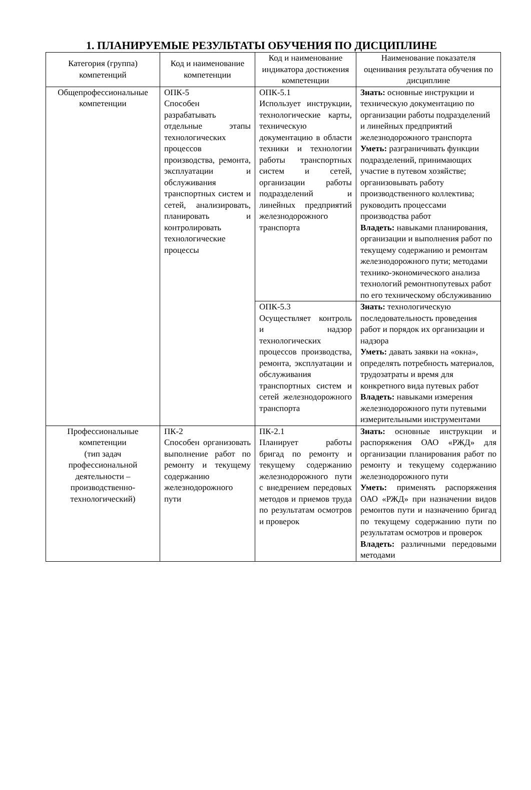1. ПЛАНИРУЕМЫЕ РЕЗУЛЬТАТЫ ОБУЧЕНИЯ ПО ДИСЦИПЛИНЕ
| Категория (группа) компетенций | Код и наименование компетенции | Код и наименование индикатора достижения компетенции | Наименование показателя оценивания результата обучения по дисциплине |
| --- | --- | --- | --- |
| Общепрофессиональные компетенции | ОПК-5 Способен разрабатывать отдельные этапы технологических процессов производства, ремонта, эксплуатации и обслуживания транспортных систем и сетей, анализировать, планировать и контролировать технологические процессы | ОПК-5.1 Использует инструкции, технологические карты, техническую документацию в области техники и технологии работы транспортных систем и сетей, организации работы подразделений и линейных предприятий железнодорожного транспорта | Знать: основные инструкции и техническую документацию по организации работы подразделений и линейных предприятий железнодорожного транспорта Уметь: разграничивать функции подразделений, принимающих участие в путевом хозяйстве; организовывать работу производственного коллектива; руководить процессами производства работ Владеть: навыками планирования, организации и выполнения работ по текущему содержанию и ремонтам железнодорожного пути; методами технико-экономического анализа технологий ремонтнопутевых работ по его техническому обслуживанию |
| | | ОПК-5.3 Осуществляет контроль и надзор технологических процессов производства, ремонта, эксплуатации и обслуживания транспортных систем и сетей железнодорожного транспорта | Знать: технологическую последовательность проведения работ и порядок их организации и надзора Уметь: давать заявки на «окна», определять потребность материалов, трудозатраты и время для конкретного вида путевых работ Владеть: навыками измерения железнодорожного пути путевыми измерительными инструментами |
| Профессиональные компетенции (тип задач профессиональной деятельности – производственно-технологический) | ПК-2 Способен организовать выполнение работ по ремонту и текущему содержанию железнодорожного пути | ПК-2.1 Планирует работы бригад по ремонту и текущему содержанию железнодорожного пути с внедрением передовых методов и приемов труда по результатам осмотров и проверок | Знать: основные инструкции и распоряжения ОАО «РЖД» для организации планирования работ по ремонту и текущему содержанию железнодорожного пути Уметь: применять распоряжения ОАО «РЖД» при назначении видов ремонтов пути и назначению бригад по текущему содержанию пути по результатам осмотров и проверок Владеть: различными передовыми методами |